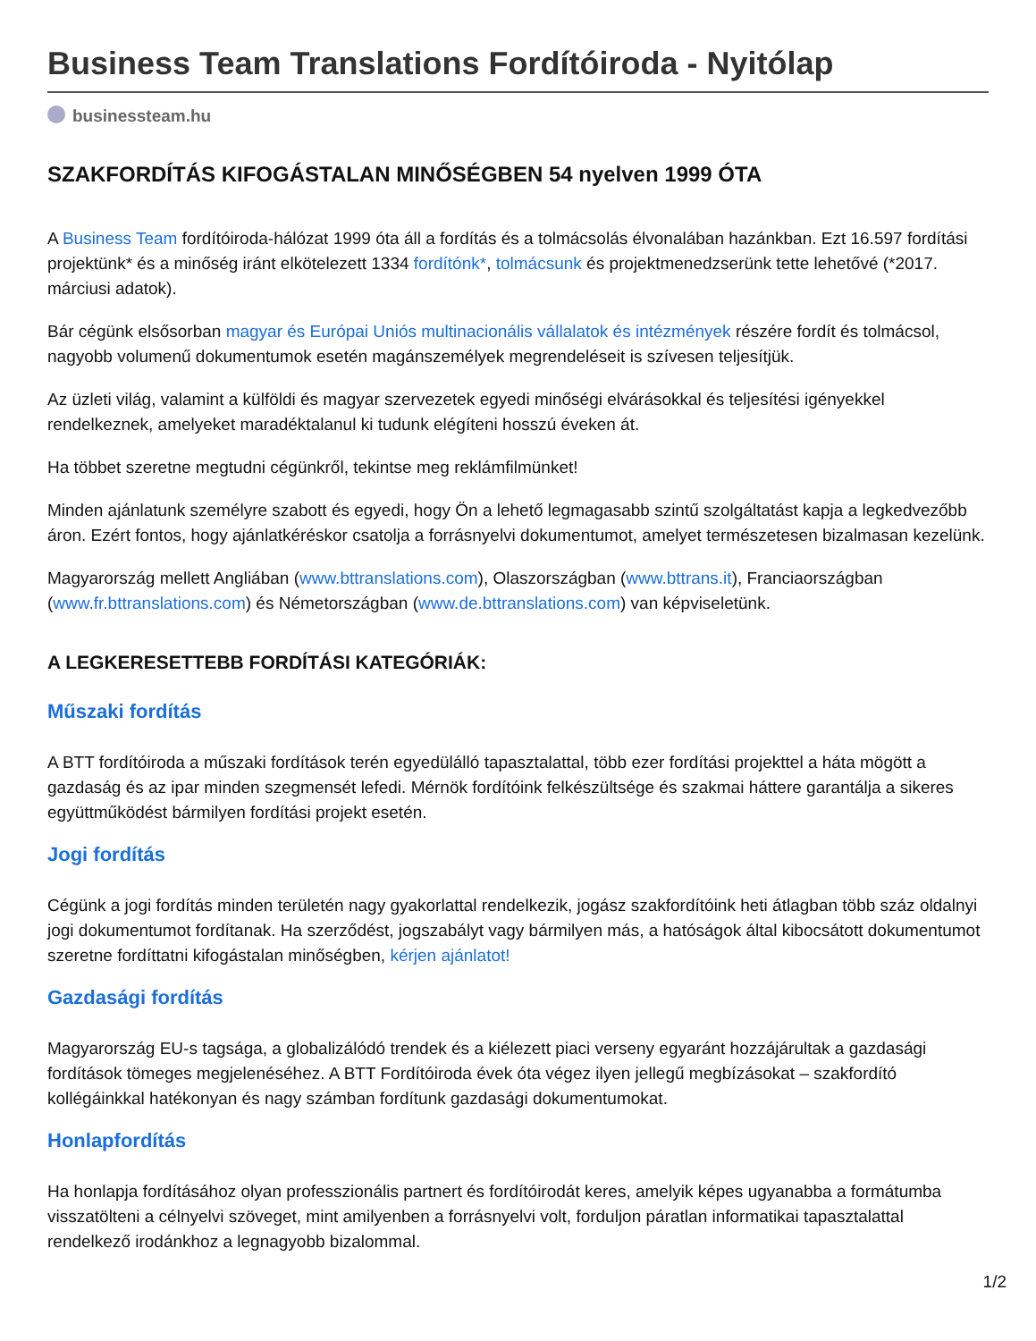Business Team Translations Fordítóiroda - Nyitólap
businessteam.hu
SZAKFORDÍTÁS KIFOGÁSTALAN MINŐSÉGBEN 54 nyelven 1999 ÓTA
A Business Team fordítóiroda-hálózat 1999 óta áll a fordítás és a tolmácsolás élvonalában hazánkban. Ezt 16.597 fordítási projektünk* és a minőség iránt elkötelezett 1334 fordítónk*, tolmácsunk és projektmenedzserünk tette lehetővé (*2017. márciusi adatok).
Bár cégünk elsősorban magyar és Európai Uniós multinacionális vállalatok és intézmények részére fordít és tolmácsol, nagyobb volumenű dokumentumok esetén magánszemélyek megrendeléseit is szívesen teljesítjük.
Az üzleti világ, valamint a külföldi és magyar szervezetek egyedi minőségi elvárásokkal és teljesítési igényekkel rendelkeznek, amelyeket maradéktalanul ki tudunk elégíteni hosszú éveken át.
Ha többet szeretne megtudni cégünkről, tekintse meg reklámfilmünket!
Minden ajánlatunk személyre szabott és egyedi, hogy Ön a lehető legmagasabb szintű szolgáltatást kapja a legkedvezőbb áron. Ezért fontos, hogy ajánlatkéréskor csatolja a forrásnyelvi dokumentumot, amelyet természetesen bizalmasan kezelünk.
Magyarország mellett Angliában (www.bttranslations.com), Olaszországban (www.bttrans.it), Franciaországban (www.fr.bttranslations.com) és Németországban (www.de.bttranslations.com) van képviseletünk.
A LEGKERESETTEBB FORDÍTÁSI KATEGÓRIÁK:
Műszaki fordítás
A BTT fordítóiroda a műszaki fordítások terén egyedülálló tapasztalattal, több ezer fordítási projekttel a háta mögött a gazdaság és az ipar minden szegmensét lefedi. Mérnök fordítóink felkészültsége és szakmai háttere garantálja a sikeres együttműködést bármilyen fordítási projekt esetén.
Jogi fordítás
Cégünk a jogi fordítás minden területén nagy gyakorlattal rendelkezik, jogász szakfordítóink heti átlagban több száz oldalnyi jogi dokumentumot fordítanak. Ha szerződést, jogszabályt vagy bármilyen más, a hatóságok által kibocsátott dokumentumot szeretne fordíttatni kifogástalan minőségben, kérjen ajánlatot!
Gazdasági fordítás
Magyarország EU-s tagsága, a globalizálódó trendek és a kiélezett piaci verseny egyaránt hozzájárultak a gazdasági fordítások tömeges megjelenéséhez. A BTT Fordítóiroda évek óta végez ilyen jellegű megbízásokat – szakfordító kollégáinkkal hatékonyan és nagy számban fordítunk gazdasági dokumentumokat.
Honlapfordítás
Ha honlapja fordításához olyan professzionális partnert és fordítóirodát keres, amelyik képes ugyanabba a formátumba visszatölteni a célnyelvi szöveget, mint amilyenben a forrásnyelvi volt, forduljon páratlan informatikai tapasztalattal rendelkező irodánkhoz a legnagyobb bizalommal.
1/2